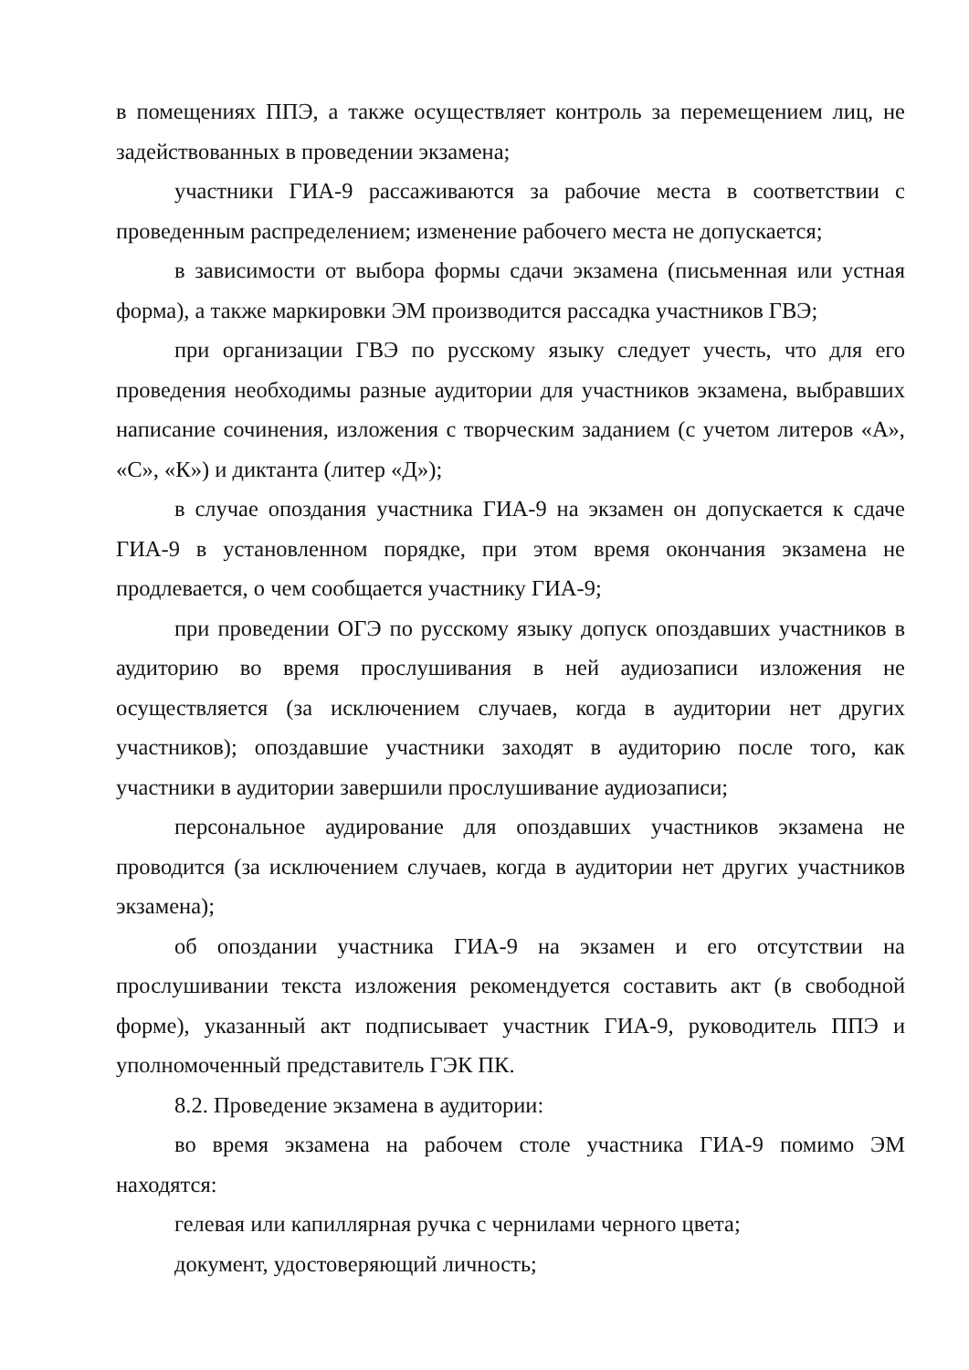в помещениях ППЭ, а также осуществляет контроль за перемещением лиц, не задействованных в проведении экзамена;
участники ГИА-9 рассаживаются за рабочие места в соответствии с проведенным распределением; изменение рабочего места не допускается;
в зависимости от выбора формы сдачи экзамена (письменная или устная форма), а также маркировки ЭМ производится рассадка участников ГВЭ;
при организации ГВЭ по русскому языку следует учесть, что для его проведения необходимы разные аудитории для участников экзамена, выбравших написание сочинения, изложения с творческим заданием (с учетом литеров «А», «С», «К») и диктанта (литер «Д»);
в случае опоздания участника ГИА-9 на экзамен он допускается к сдаче ГИА-9 в установленном порядке, при этом время окончания экзамена не продлевается, о чем сообщается участнику ГИА-9;
при проведении ОГЭ по русскому языку допуск опоздавших участников в аудиторию во время прослушивания в ней аудиозаписи изложения не осуществляется (за исключением случаев, когда в аудитории нет других участников); опоздавшие участники заходят в аудиторию после того, как участники в аудитории завершили прослушивание аудиозаписи;
персональное аудирование для опоздавших участников экзамена не проводится (за исключением случаев, когда в аудитории нет других участников экзамена);
об опоздании участника ГИА-9 на экзамен и его отсутствии на прослушивании текста изложения рекомендуется составить акт (в свободной форме), указанный акт подписывает участник ГИА-9, руководитель ППЭ и уполномоченный представитель ГЭК ПК.
8.2. Проведение экзамена в аудитории:
во время экзамена на рабочем столе участника ГИА-9 помимо ЭМ находятся:
гелевая или капиллярная ручка с чернилами черного цвета;
документ, удостоверяющий личность;